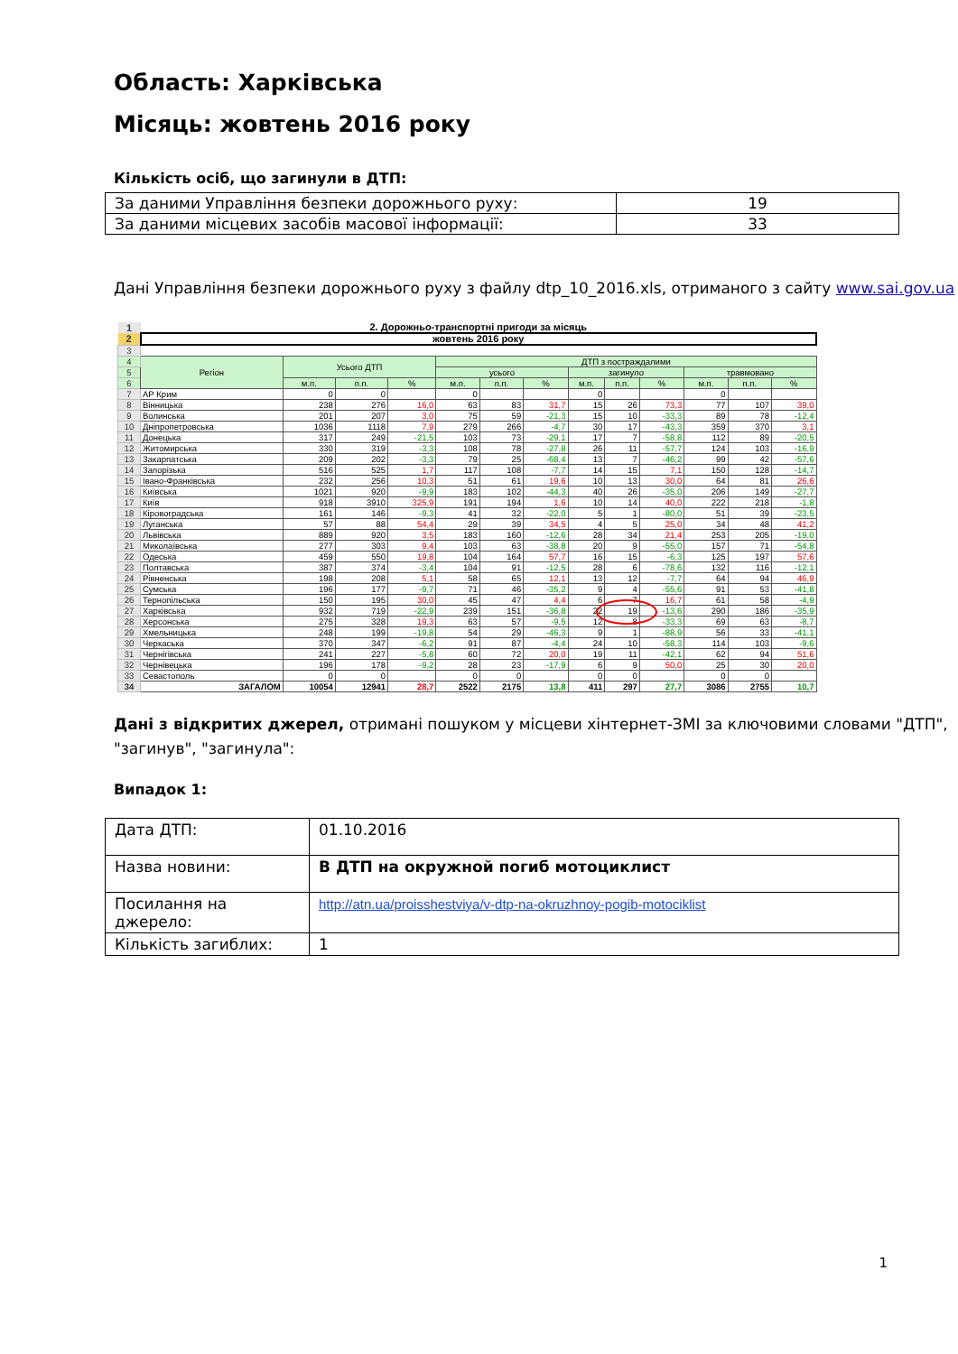Область: Харківська
Місяць: жовтень 2016 року
Кількість осіб, що загинули в ДТП:
| За даними Управління безпеки дорожнього руху: | 19 |
| За даними місцевих засобів масової інформації: | 33 |
Дані Управління безпеки дорожнього руху з файлу dtp_10_2016.xls, отриманого з сайту www.sai.gov.ua
| 1 | 2. Дорожньо-транспортні пригоди за місяць | | | | | | | | | | | | |
| 2 | жовтень 2016 року | | | | | | | | | | | | |
| 3 | | | | | | | | | | | | | |
| 4 | Регіон | Усього ДТП | | | ДТП з постраждалими | | | | | | | | |
| 5 | | | | | усього | | | загинуло | | | травмовано | | |
| 6 | | м.п. | п.п. | % | м.п. | п.п. | % | м.п. | п.п. | % | м.п. | п.п. | % |
| 7 | АР Крим | 0 | 0 | | 0 | | | 0 | | | 0 | | |
| 8 | Вінницька | 238 | 276 | 16,0 | 63 | 83 | 31,7 | 15 | 26 | 73,3 | 77 | 107 | 39,0 |
| 9 | Волинська | 201 | 207 | 3,0 | 75 | 59 | -21,3 | 15 | 10 | -33,3 | 89 | 78 | -12,4 |
| 10 | Дніпропетровська | 1036 | 1118 | 7,9 | 279 | 266 | -4,7 | 30 | 17 | -43,3 | 359 | 370 | 3,1 |
| 11 | Донецька | 317 | 249 | -21,5 | 103 | 73 | -29,1 | 17 | 7 | -58,8 | 112 | 89 | -20,5 |
| 12 | Житомирська | 330 | 319 | -3,3 | 108 | 78 | -27,8 | 26 | 11 | -57,7 | 124 | 103 | -16,9 |
| 13 | Закарпатська | 209 | 202 | -3,3 | 79 | 25 | -68,4 | 13 | 7 | -46,2 | 99 | 42 | -57,6 |
| 14 | Запорізька | 516 | 525 | 1,7 | 117 | 108 | -7,7 | 14 | 15 | 7,1 | 150 | 128 | -14,7 |
| 15 | Івано-Франківська | 232 | 256 | 10,3 | 51 | 61 | 19,6 | 10 | 13 | 30,0 | 64 | 81 | 26,6 |
| 16 | Київська | 1021 | 920 | -9,9 | 183 | 102 | -44,3 | 40 | 26 | -35,0 | 206 | 149 | -27,7 |
| 17 | Київ | 918 | 3910 | 325,9 | 191 | 194 | 1,6 | 10 | 14 | 40,0 | 222 | 218 | -1,8 |
| 18 | Кіровоградська | 161 | 146 | -9,3 | 41 | 32 | -22,0 | 5 | 1 | -80,0 | 51 | 39 | -23,5 |
| 19 | Луганська | 57 | 88 | 54,4 | 29 | 39 | 34,5 | 4 | 5 | 25,0 | 34 | 48 | 41,2 |
| 20 | Львівська | 889 | 920 | 3,5 | 183 | 160 | -12,6 | 28 | 34 | 21,4 | 253 | 205 | -19,0 |
| 21 | Миколаївська | 277 | 303 | 9,4 | 103 | 63 | -38,8 | 20 | 9 | -55,0 | 157 | 71 | -54,8 |
| 22 | Одеська | 459 | 550 | 19,8 | 104 | 164 | 57,7 | 16 | 15 | -6,3 | 125 | 197 | 57,6 |
| 23 | Полтавська | 387 | 374 | -3,4 | 104 | 91 | -12,5 | 28 | 6 | -78,6 | 132 | 116 | -12,1 |
| 24 | Рівненська | 198 | 208 | 5,1 | 58 | 65 | 12,1 | 13 | 12 | -7,7 | 64 | 94 | 46,9 |
| 25 | Сумська | 196 | 177 | -9,7 | 71 | 46 | -35,2 | 9 | 4 | -55,6 | 91 | 53 | -41,8 |
| 26 | Тернопільська | 150 | 195 | 30,0 | 45 | 47 | 4,4 | 6 | 7 | 16,7 | 61 | 58 | -4,9 |
| 27 | Харківська | 932 | 719 | -22,9 | 239 | 151 | -36,8 | 22 | 19 | -13,6 | 290 | 186 | -35,9 |
| 28 | Херсонська | 275 | 328 | 19,3 | 63 | 57 | -9,5 | 12 | 8 | -33,3 | 69 | 63 | -8,7 |
| 29 | Хмельницька | 248 | 199 | -19,8 | 54 | 29 | -46,3 | 9 | 1 | -88,9 | 56 | 33 | -41,1 |
| 30 | Черкаська | 370 | 347 | -6,2 | 91 | 87 | -4,4 | 24 | 10 | -58,3 | 114 | 103 | -9,6 |
| 31 | Чернігівська | 241 | 227 | -5,8 | 60 | 72 | 20,0 | 19 | 11 | -42,1 | 62 | 94 | 51,6 |
| 32 | Чернівецька | 196 | 178 | -9,2 | 28 | 23 | -17,9 | 6 | 9 | 50,0 | 25 | 30 | 20,0 |
| 33 | Севастополь | 0 | 0 | | 0 | 0 | | 0 | 0 | | 0 | 0 | |
| 34 | ЗАГАЛОМ | 10054 | 12941 | 28,7 | 2522 | 2175 | 13,8 | 411 | 297 | 27,7 | 3086 | 2755 | 10,7 |
Дані з відкритих джерел, отримані пошуком у місцеви хінтернет-ЗМІ за ключовими словами "ДТП", "загинув", "загинула":
Випадок 1:
| Дата ДТП: | 01.10.2016 |
| Назва новини: | В ДТП на окружной погиб мотоциклист |
| Посилання на джерело: | http://atn.ua/proisshestviya/v-dtp-na-okruzhnoy-pogib-motociklist |
| Кількість загиблих: | 1 |
1